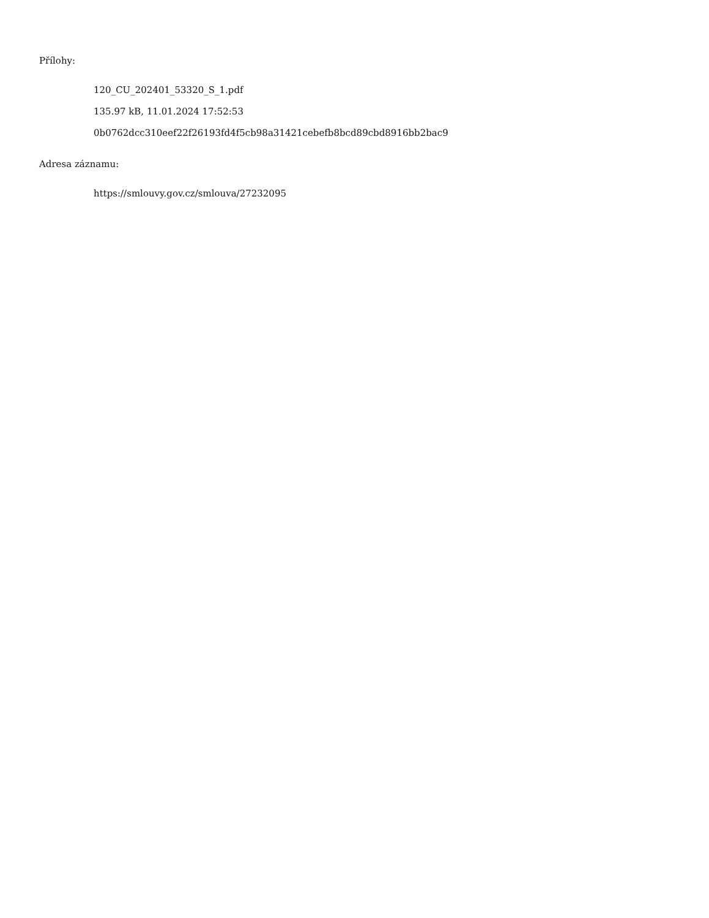Přílohy:
120_CU_202401_53320_S_1.pdf
135.97 kB, 11.01.2024 17:52:53
0b0762dcc310eef22f26193fd4f5cb98a31421cebefb8bcd89cbd8916bb2bac9
Adresa záznamu:
https://smlouvy.gov.cz/smlouva/27232095